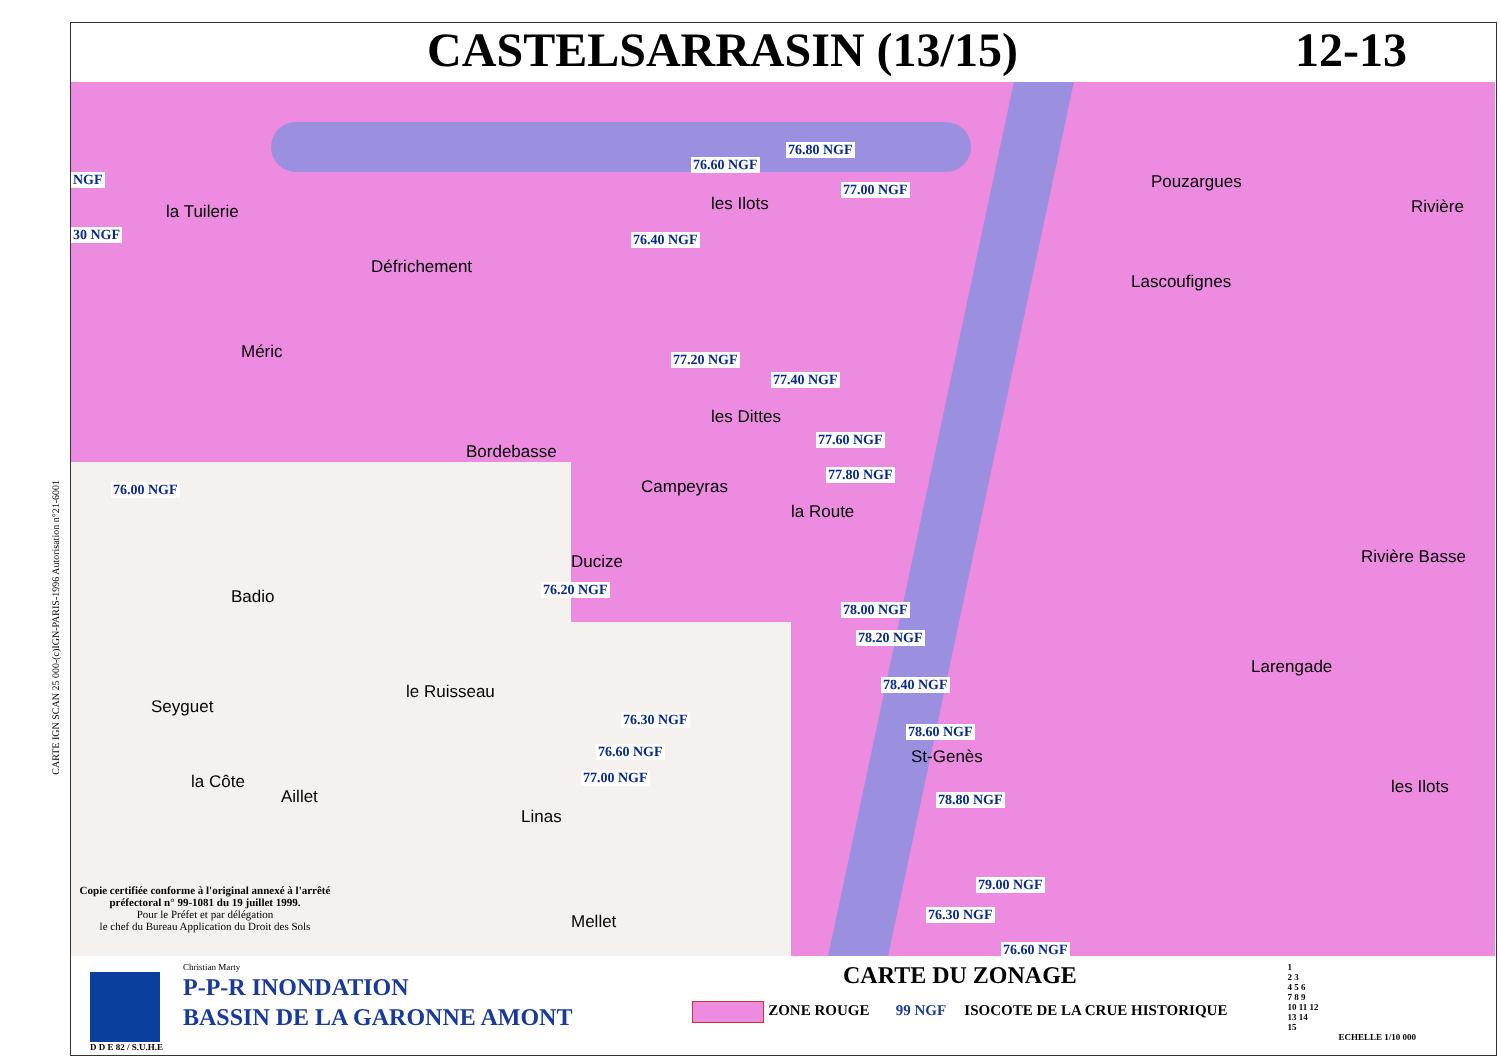CASTELSARRASIN (13/15) 12-13
CARTE IGN SCAN 25 000-(c)IGN-PARIS-1996 Autorisation n°21-6001
NGF
30 NGF
76.60 NGF
76.80 NGF
77.00 NGF
76.40 NGF
77.20 NGF
77.40 NGF
77.60 NGF
77.80 NGF
76.00 NGF
76.20 NGF
78.00 NGF
78.20 NGF
78.40 NGF
76.30 NGF
78.60 NGF
76.60 NGF
77.00 NGF
78.80 NGF
79.00 NGF
76.30 NGF
76.60 NGF
la Tuilerie
Défrichement
les Ilots
Pouzargues
Rivière
Lascoufignes
Méric
les Dittes
Bordebasse
Campeyras
la Route
Ducize Rivière Basse
Badio
Larengade
le Ruisseau
Seyguet
St-Genès
la Côte
Aillet les Ilots
Linas
Mellet
Copie certifiée conforme à l'original annexé à l'arrêté préfectoral n° 99-1081 du 19 juillet 1999.
Pour le Préfet et par délégation
le chef du Bureau Application du Droit des Sols
D D E 82 / S.U.H.E Christian Marty
P-P-R INONDATION
BASSIN DE LA GARONNE AMONT
CARTE DU ZONAGE
ZONE ROUGE 99 NGF ISOCOTE DE LA CRUE HISTORIQUE
1
2 3
4 5 6
7 8 9
10 11 12
13 14
15
ECHELLE 1/10 000